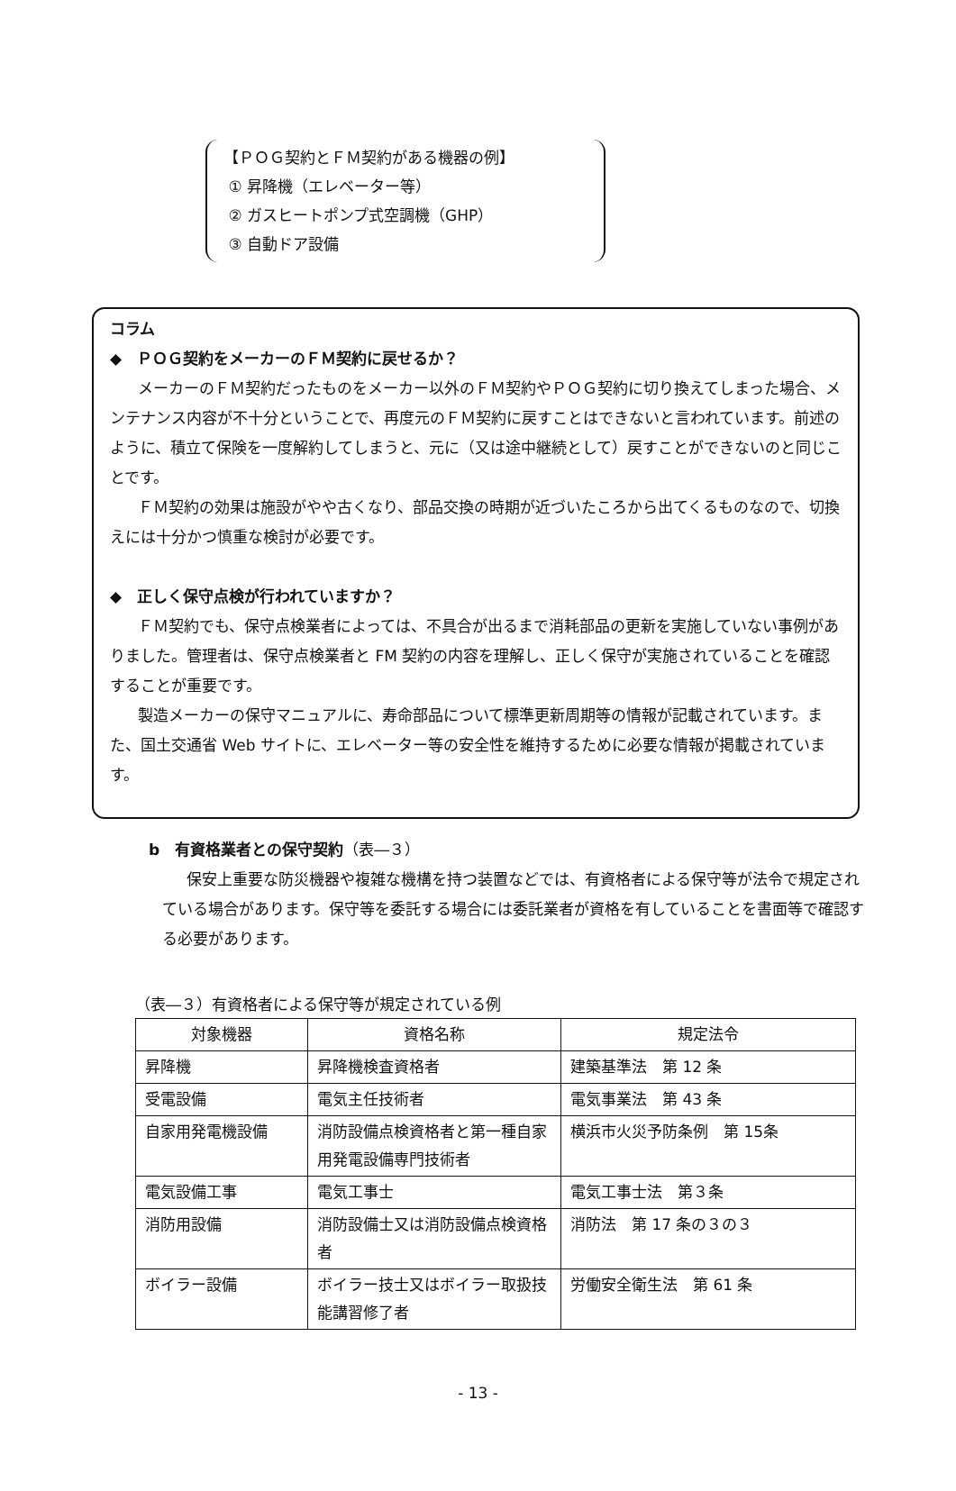【ＰＯＧ契約とＦＭ契約がある機器の例】
① 昇降機（エレベーター等）
② ガスヒートポンプ式空調機（GHP）
③ 自動ドア設備
コラム
◆　ＰＯＧ契約をメーカーのＦＭ契約に戻せるか？
メーカーのＦＭ契約だったものをメーカー以外のＦＭ契約やＰＯＧ契約に切り換えてしまった場合、メンテナンス内容が不十分ということで、再度元のＦＭ契約に戻すことはできないと言われています。前述のように、積立て保険を一度解約してしまうと、元に（又は途中継続として）戻すことができないのと同じことです。
ＦＭ契約の効果は施設がやや古くなり、部品交換の時期が近づいたころから出てくるものなので、切換えには十分かつ慎重な検討が必要です。
◆　正しく保守点検が行われていますか？
ＦＭ契約でも、保守点検業者によっては、不具合が出るまで消耗部品の更新を実施していない事例がありました。管理者は、保守点検業者と FM 契約の内容を理解し、正しく保守が実施されていることを確認することが重要です。
製造メーカーの保守マニュアルに、寿命部品について標準更新周期等の情報が記載されています。また、国土交通省 Web サイトに、エレベーター等の安全性を維持するために必要な情報が掲載されています。
b　有資格業者との保守契約（表―３）
保安上重要な防災機器や複雑な機構を持つ装置などでは、有資格者による保守等が法令で規定されている場合があります。保守等を委託する場合には委託業者が資格を有していることを書面等で確認する必要があります。
（表―３）有資格者による保守等が規定されている例
| 対象機器 | 資格名称 | 規定法令 |
| --- | --- | --- |
| 昇降機 | 昇降機検査資格者 | 建築基準法 第 12 条 |
| 受電設備 | 電気主任技術者 | 電気事業法 第 43 条 |
| 自家用発電機設備 | 消防設備点検資格者と第一種自家用発電設備専門技術者 | 横浜市火災予防条例 第 15条 |
| 電気設備工事 | 電気工事士 | 電気工事士法 第３条 |
| 消防用設備 | 消防設備士又は消防設備点検資格者 | 消防法 第 17 条の３の３ |
| ボイラー設備 | ボイラー技士又はボイラー取扱技能講習修了者 | 労働安全衛生法 第 61 条 |
- 13 -